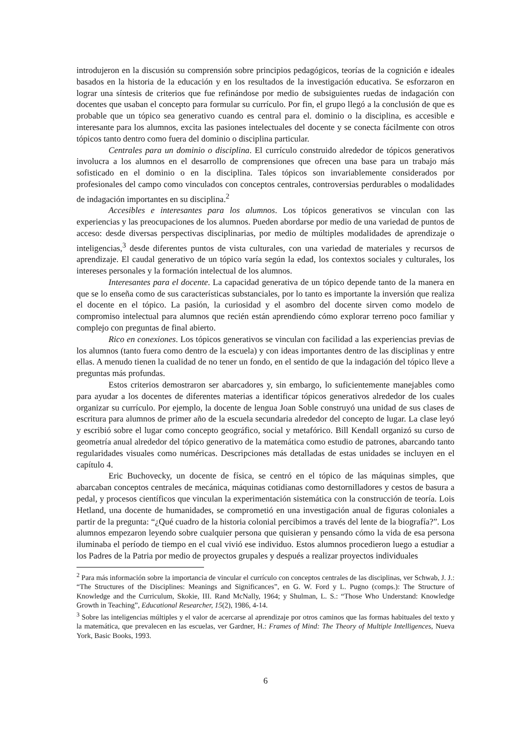introdujeron en la discusión su comprensión sobre principios pedagógicos, teorías de la cognición e ideales basados en la historia de la educación y en los resultados de la investigación educativa. Se esforzaron en lograr una síntesis de criterios que fue refinándose por medio de subsiguientes ruedas de indagación con docentes que usaban el concepto para formular su currículo. Por fin, el grupo llegó a la conclusión de que es probable que un tópico sea generativo cuando es central para el. dominio o la disciplina, es accesible e interesante para los alumnos, excita las pasiones intelectuales del docente y se conecta fácilmente con otros tópicos tanto dentro como fuera del dominio o disciplina particular.
Centrales para un dominio o disciplina. El currículo construido alrededor de tópicos generativos involucra a los alumnos en el desarrollo de comprensiones que ofrecen una base para un trabajo más sofisticado en el dominio o en la disciplina. Tales tópicos son invariablemente considerados por profesionales del campo como vinculados con conceptos centrales, controversias perdurables o modalidades de indagación importantes en su disciplina.<sup>2</sup>
Accesibles e interesantes para los alumnos. Los tópicos generativos se vinculan con las experiencias y las preocupaciones de los alumnos. Pueden abordarse por medio de una variedad de puntos de acceso: desde diversas perspectivas disciplinarias, por medio de múltiples modalidades de aprendizaje o inteligencias,<sup>3</sup> desde diferentes puntos de vista culturales, con una variedad de materiales y recursos de aprendizaje. El caudal generativo de un tópico varía según la edad, los contextos sociales y culturales, los intereses personales y la formación intelectual de los alumnos.
Interesantes para el docente. La capacidad generativa de un tópico depende tanto de la manera en que se lo enseña como de sus características substanciales, por lo tanto es importante la inversión que realiza el docente en el tópico. La pasión, la curiosidad y el asombro del docente sirven como modelo de compromiso intelectual para alumnos que recién están aprendiendo cómo explorar terreno poco familiar y complejo con preguntas de final abierto.
Rico en conexiones. Los tópicos generativos se vinculan con facilidad a las experiencias previas de los alumnos (tanto fuera como dentro de la escuela) y con ideas importantes dentro de las disciplinas y entre ellas. A menudo tienen la cualidad de no tener un fondo, en el sentido de que la indagación del tópico lleve a preguntas más profundas.
Estos criterios demostraron ser abarcadores y, sin embargo, lo suficientemente manejables como para ayudar a los docentes de diferentes materias a identificar tópicos generativos alrededor de los cuales organizar su currículo. Por ejemplo, la docente de lengua Joan Soble construyó una unidad de sus clases de escritura para alumnos de primer año de la escuela secundaria alrededor del concepto de lugar. La clase leyó y escribió sobre el lugar como concepto geográfico, social y metafórico. Bill Kendall organizó su curso de geometría anual alrededor del tópico generativo de la matemática como estudio de patrones, abarcando tanto regularidades visuales como numéricas. Descripciones más detalladas de estas unidades se incluyen en el capítulo 4.
Eric Buchovecky, un docente de física, se centró en el tópico de las máquinas simples, que abarcaban conceptos centrales de mecánica, máquinas cotidianas como destornilladores y cestos de basura a pedal, y procesos científicos que vinculan la experimentación sistemática con la construcción de teoría. Lois Hetland, una docente de humanidades, se comprometió en una investigación anual de figuras coloniales a partir de la pregunta: “¿Qué cuadro de la historia colonial percibimos a través del lente de la biografía?”. Los alumnos empezaron leyendo sobre cualquier persona que quisieran y pensando cómo la vida de esa persona iluminaba el período de tiempo en el cual vivió ese individuo. Estos alumnos procedieron luego a estudiar a los Padres de la Patria por medio de proyectos grupales y después a realizar proyectos individuales
<sup>2</sup> Para más información sobre la importancia de vincular el currículo con conceptos centrales de las disciplinas, ver Schwab, J. J.: “The Structures of the Disciplines: Meanings and Significances”, en G. W. Ford y L. Pugno (comps.): The Structure of Knowledge and the Curriculum, Skokie, III. Rand McNally, 1964; y Shulman, L. S.: “Those Who Understand: Knowledge Growth in Teaching”, Educational Researcher, 15(2), 1986, 4-14.
<sup>3</sup> Sobre las inteligencias múltiples y el valor de acercarse al aprendizaje por otros caminos que las formas habituales del texto y la matemática, que prevalecen en las escuelas, ver Gardner, H.: Frames of Mind: The Theory of Multiple Intelligences, Nueva York, Basic Books, 1993.
6